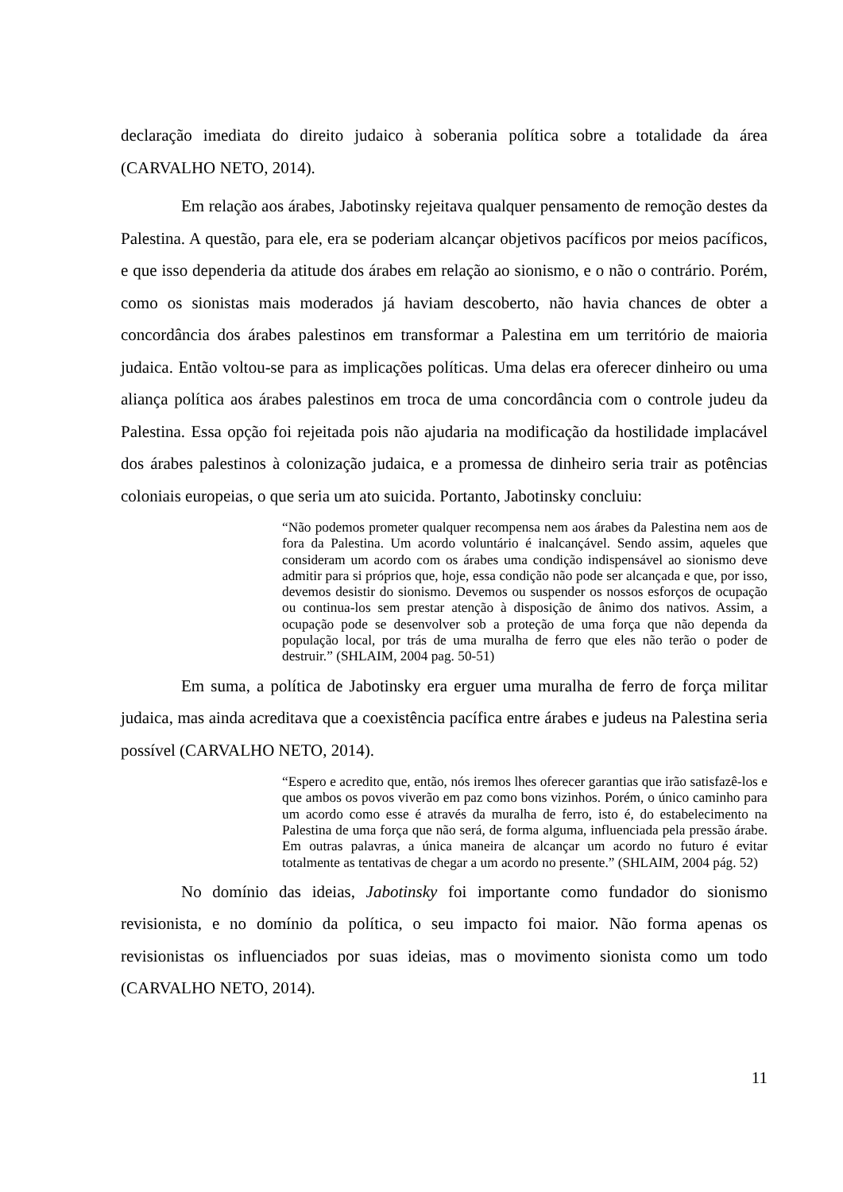declaração imediata do direito judaico à soberania política sobre a totalidade da área (CARVALHO NETO, 2014).
Em relação aos árabes, Jabotinsky rejeitava qualquer pensamento de remoção destes da Palestina. A questão, para ele, era se poderiam alcançar objetivos pacíficos por meios pacíficos, e que isso dependeria da atitude dos árabes em relação ao sionismo, e o não o contrário. Porém, como os sionistas mais moderados já haviam descoberto, não havia chances de obter a concordância dos árabes palestinos em transformar a Palestina em um território de maioria judaica. Então voltou-se para as implicações políticas. Uma delas era oferecer dinheiro ou uma aliança política aos árabes palestinos em troca de uma concordância com o controle judeu da Palestina. Essa opção foi rejeitada pois não ajudaria na modificação da hostilidade implacável dos árabes palestinos à colonização judaica, e a promessa de dinheiro seria trair as potências coloniais europeias, o que seria um ato suicida. Portanto, Jabotinsky concluiu:
“Não podemos prometer qualquer recompensa nem aos árabes da Palestina nem aos de fora da Palestina. Um acordo voluntário é inalcançável. Sendo assim, aqueles que consideram um acordo com os árabes uma condição indispensável ao sionismo deve admitir para si próprios que, hoje, essa condição não pode ser alcançada e que, por isso, devemos desistir do sionismo. Devemos ou suspender os nossos esforços de ocupação ou continua-los sem prestar atenção à disposição de ânimo dos nativos. Assim, a ocupação pode se desenvolver sob a proteção de uma força que não dependa da população local, por trás de uma muralha de ferro que eles não terão o poder de destruir.” (SHLAIM, 2004 pag. 50-51)
Em suma, a política de Jabotinsky era erguer uma muralha de ferro de força militar judaica, mas ainda acreditava que a coexistência pacífica entre árabes e judeus na Palestina seria possível (CARVALHO NETO, 2014).
“Espero e acredito que, então, nós iremos lhes oferecer garantias que irão satisfazê-los e que ambos os povos viverão em paz como bons vizinhos. Porém, o único caminho para um acordo como esse é através da muralha de ferro, isto é, do estabelecimento na Palestina de uma força que não será, de forma alguma, influenciada pela pressão árabe. Em outras palavras, a única maneira de alcançar um acordo no futuro é evitar totalmente as tentativas de chegar a um acordo no presente.” (SHLAIM, 2004 pág. 52)
No domínio das ideias, Jabotinsky foi importante como fundador do sionismo revisionista, e no domínio da política, o seu impacto foi maior. Não forma apenas os revisionistas os influenciados por suas ideias, mas o movimento sionista como um todo (CARVALHO NETO, 2014).
11